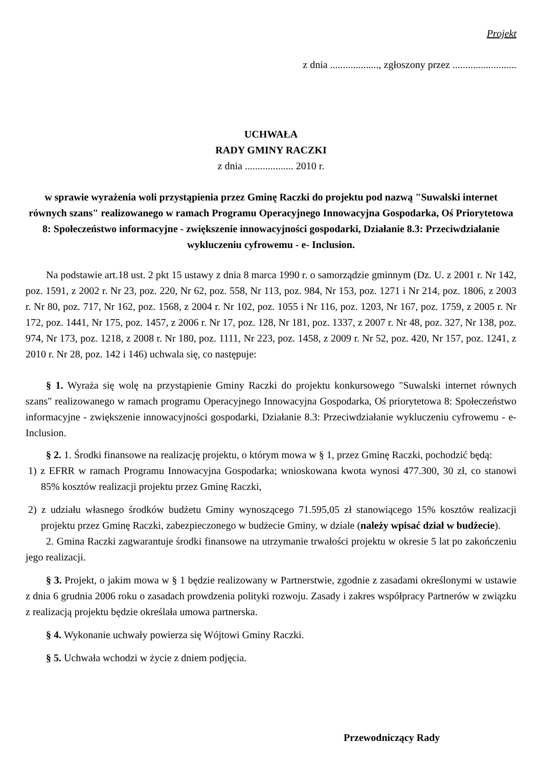Projekt
z dnia ..................., zgłoszony przez .........................
UCHWAŁA
RADY GMINY RACZKI
z dnia ................... 2010 r.
w sprawie wyrażenia woli przystąpienia przez Gminę Raczki do projektu pod nazwą "Suwalski internet równych szans" realizowanego w ramach Programu Operacyjnego Innowacyjna Gospodarka, Oś Priorytetowa 8: Społeczeństwo informacyjne - zwiększenie innowacyjności gospodarki, Działanie 8.3: Przeciwdziałanie wykluczeniu cyfrowemu - e- Inclusion.
Na podstawie art.18 ust. 2 pkt 15 ustawy z dnia 8 marca 1990 r. o samorządzie gminnym (Dz. U. z 2001 r. Nr 142, poz. 1591, z 2002 r. Nr 23, poz. 220, Nr 62, poz. 558, Nr 113, poz. 984, Nr 153, poz. 1271 i Nr 214, poz. 1806, z 2003 r. Nr 80, poz. 717, Nr 162, poz. 1568, z 2004 r. Nr 102, poz. 1055 i Nr 116, poz. 1203, Nr 167, poz. 1759, z 2005 r. Nr 172, poz. 1441, Nr 175, poz. 1457, z 2006 r. Nr 17, poz. 128, Nr 181, poz. 1337, z 2007 r. Nr 48, poz. 327, Nr 138, poz. 974, Nr 173, poz. 1218, z 2008 r. Nr 180, poz. 1111, Nr 223, poz. 1458, z 2009 r. Nr 52, poz. 420, Nr 157, poz. 1241, z 2010 r. Nr 28, poz. 142 i 146) uchwala się, co następuje:
§ 1. Wyraża się wolę na przystąpienie Gminy Raczki do projektu konkursowego "Suwalski internet równych szans" realizowanego w ramach programu Operacyjnego Innowacyjna Gospodarka, Oś priorytetowa 8: Społeczeństwo informacyjne - zwiększenie innowacyjności gospodarki, Działanie 8.3: Przeciwdziałanie wykluczeniu cyfrowemu - e-Inclusion.
§ 2. 1. Środki finansowe na realizację projektu, o którym mowa w § 1, przez Gminę Raczki, pochodzić będą:
1) z EFRR w ramach Programu Innowacyjna Gospodarka; wnioskowana kwota wynosi 477.300, 30 zł, co stanowi 85% kosztów realizacji projektu przez Gminę Raczki,
2) z udziału własnego środków budżetu Gminy wynoszącego 71.595,05 zł stanowiącego 15% kosztów realizacji projektu przez Gminę Raczki, zabezpieczonego w budżecie Gminy, w dziale (należy wpisać dział w budżecie).
2. Gmina Raczki zagwarantuje środki finansowe na utrzymanie trwałości projektu w okresie 5 lat po zakończeniu jego realizacji.
§ 3. Projekt, o jakim mowa w § 1 będzie realizowany w Partnerstwie, zgodnie z zasadami określonymi w ustawie z dnia 6 grudnia 2006 roku o zasadach prowdzenia polityki rozwoju. Zasady i zakres współpracy Partnerów w związku z realizacją projektu będzie określała umowa partnerska.
§ 4. Wykonanie uchwały powierza się Wójtowi Gminy Raczki.
§ 5. Uchwała wchodzi w życie z dniem podjęcia.
Przewodniczący Rady